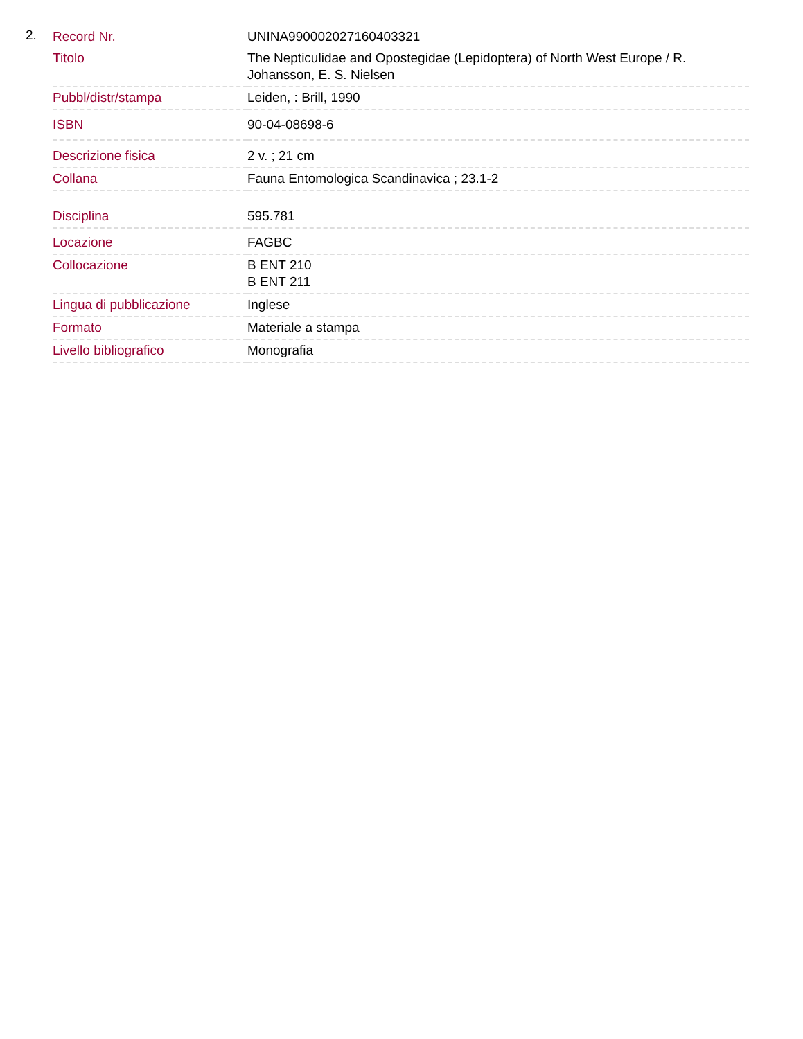2.
| Record Nr. | UNINA990002027160403321 |
| Titolo | The Nepticulidae and Opostegidae (Lepidoptera) of North West Europe / R. Johansson, E. S. Nielsen |
| Pubbl/distr/stampa | Leiden, : Brill, 1990 |
| ISBN | 90-04-08698-6 |
| Descrizione fisica | 2 v. ; 21 cm |
| Collana | Fauna Entomologica Scandinavica ; 23.1-2 |
| Disciplina | 595.781 |
| Locazione | FAGBC |
| Collocazione | B ENT 210 B ENT 211 |
| Lingua di pubblicazione | Inglese |
| Formato | Materiale a stampa |
| Livello bibliografico | Monografia |